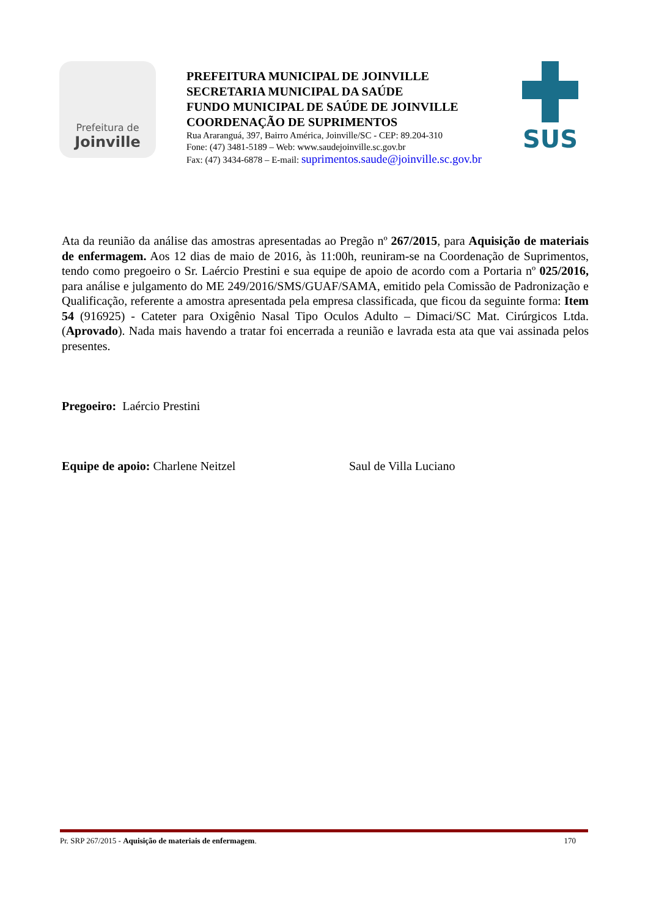Prefeitura de
Joinville
PREFEITURA MUNICIPAL DE JOINVILLE
SECRETARIA MUNICIPAL DA SAÚDE
FUNDO MUNICIPAL DE SAÚDE DE JOINVILLE
COORDENAÇÃO DE SUPRIMENTOS
Rua Araranguá, 397, Bairro América, Joinville/SC - CEP: 89.204-310
Fone: (47) 3481-5189 – Web: www.saudejoinville.sc.gov.br
Fax: (47) 3434-6878 – E-mail: suprimentos.saude@joinville.sc.gov.br
SUS
Ata da reunião da análise das amostras apresentadas ao Pregão nº 267/2015, para Aquisição de materiais de enfermagem. Aos 12 dias de maio de 2016, às 11:00h, reuniram-se na Coordenação de Suprimentos, tendo como pregoeiro o Sr. Laércio Prestini e sua equipe de apoio de acordo com a Portaria nº 025/2016, para análise e julgamento do ME 249/2016/SMS/GUAF/SAMA, emitido pela Comissão de Padronização e Qualificação, referente a amostra apresentada pela empresa classificada, que ficou da seguinte forma: Item 54 (916925) - Cateter para Oxigênio Nasal Tipo Oculos Adulto – Dimaci/SC Mat. Cirúrgicos Ltda. (Aprovado). Nada mais havendo a tratar foi encerrada a reunião e lavrada esta ata que vai assinada pelos presentes.
Pregoeiro: Laércio Prestini
Equipe de apoio: Charlene Neitzel Saul de Villa Luciano
Pr. SRP 267/2015 - Aquisição de materiais de enfermagem. 170